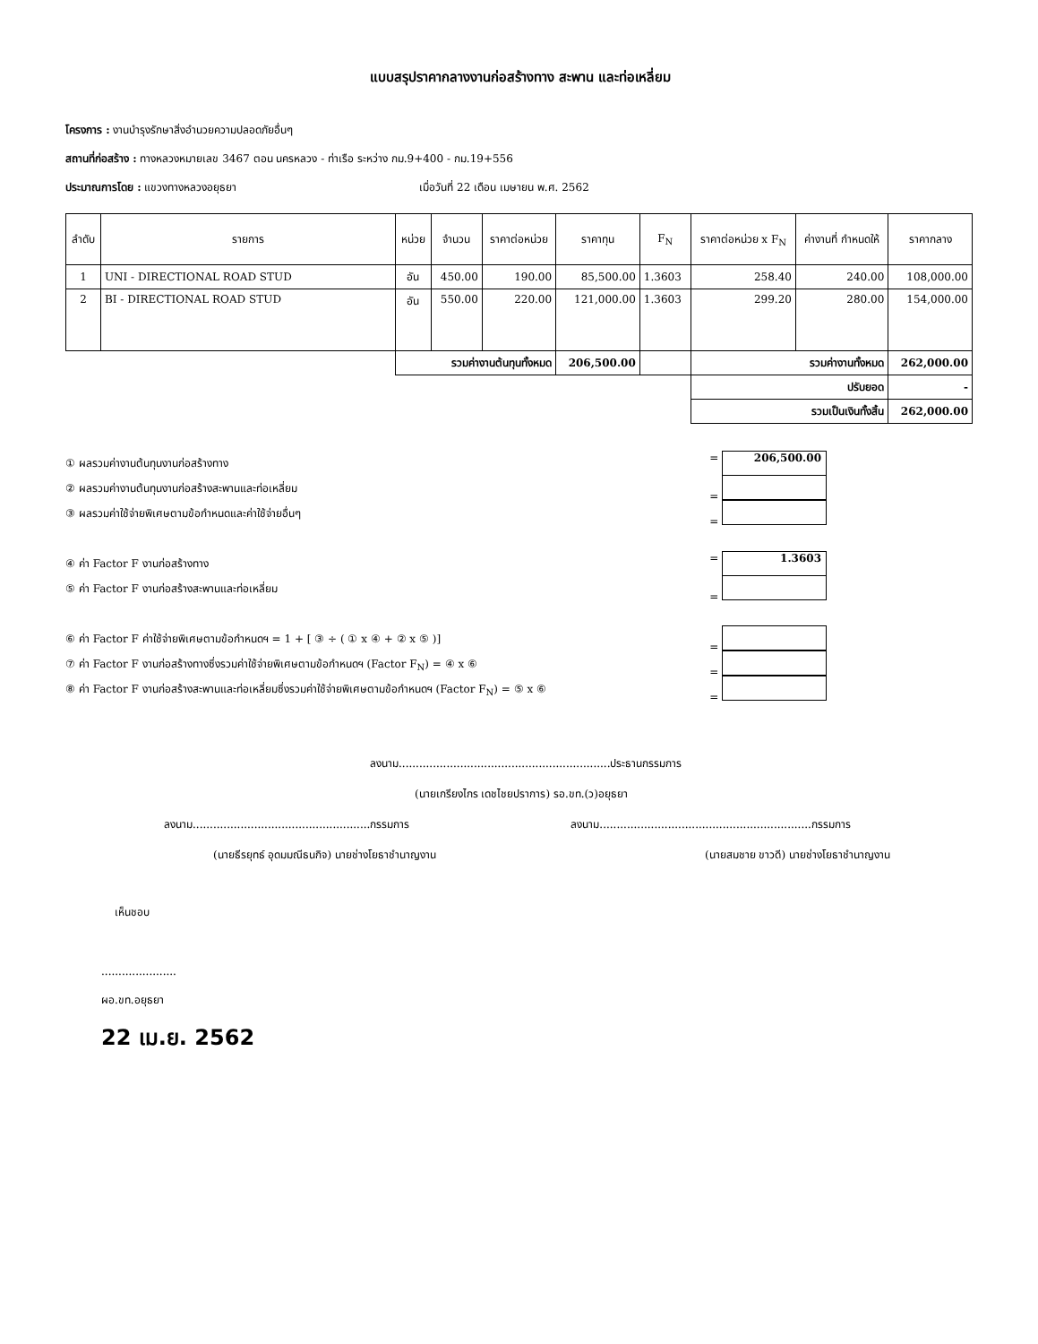แบบสรุปราคากลางงานก่อสร้างทาง สะพาน และท่อเหลี่ยม
โครงการ : งานบำรุงรักษาสิ่งอำนวยความปลอดภัยอื่นๆ
สถานที่ก่อสร้าง : ทางหลวงหมายเลข 3467 ตอน นครหลวง - ท่าเรือ ระหว่าง กม.9+400 - กม.19+556
ประมาณการโดย : แขวงทางหลวงอยุธยา เมื่อวันที่ 22 เดือน เมษายน พ.ศ. 2562
| ลำดับ | รายการ | หน่วย | จำนวน | ราคาต่อหน่วย | ราคาทุน | F<sub>N</sub> | ราคาต่อหน่วย x F<sub>N</sub> | ค่างานที่ กำหนดให้ | ราคากลาง |
| --- | --- | --- | --- | --- | --- | --- | --- | --- | --- |
| 1 | UNI - DIRECTIONAL ROAD STUD | อัน | 450.00 | 190.00 | 85,500.00 | 1.3603 | 258.40 | 240.00 | 108,000.00 |
| 2 | BI - DIRECTIONAL ROAD STUD | อัน | 550.00 | 220.00 | 121,000.00 | 1.3603 | 299.20 | 280.00 | 154,000.00 |
| | | รวมค่างานต้นทุนทั้งหมด | | | 206,500.00 | | รวมค่างานทั้งหมด | | 262,000.00 |
| | | | | | | | ปรับยอด | | - |
| | | | | | | | รวมเป็นเงินทั้งสิ้น | | 262,000.00 |
① ผลรวมค่างานต้นทุนงานก่อสร้างทาง = 206,500.00
② ผลรวมค่างานต้นทุนงานก่อสร้างสะพานและท่อเหลี่ยม =
③ ผลรวมค่าใช้จ่ายพิเศษตามข้อกำหนดและค่าใช้จ่ายอื่นๆ =
④ ค่า Factor F งานก่อสร้างทาง = 1.3603
⑤ ค่า Factor F งานก่อสร้างสะพานและท่อเหลี่ยม =
⑥ ค่า Factor F ค่าใช้จ่ายพิเศษตามข้อกำหนดฯ = 1 + [ ③ ÷ ( ① x ④ + ② x ⑤ )] =
⑦ ค่า Factor F งานก่อสร้างทางซึ่งรวมค่าใช้จ่ายพิเศษตามข้อกำหนดฯ (Factor F<sub>N</sub>) = ④ x ⑥ =
⑧ ค่า Factor F งานก่อสร้างสะพานและท่อเหลี่ยมซึ่งรวมค่าใช้จ่ายพิเศษตามข้อกำหนดฯ (Factor F<sub>N</sub>) = ⑤ x ⑥ =
ลงนาม..............................................................ประธานกรรมการ
(นายเกรียงไกร เดชไชยปราการ) รอ.ขท.(ว)อยุธยา
ลงนาม....................................................กรรมการ
ลงนาม..............................................................กรรมการ
(นายธีรยุทธ์ อุดมมณีธนกิจ) นายช่างโยธาชำนาญงาน
(นายสมชาย ขาวดี) นายช่างโยธาชำนาญงาน
เห็นชอบ
......................
ผอ.ขท.อยุธยา
22 เม.ย. 2562